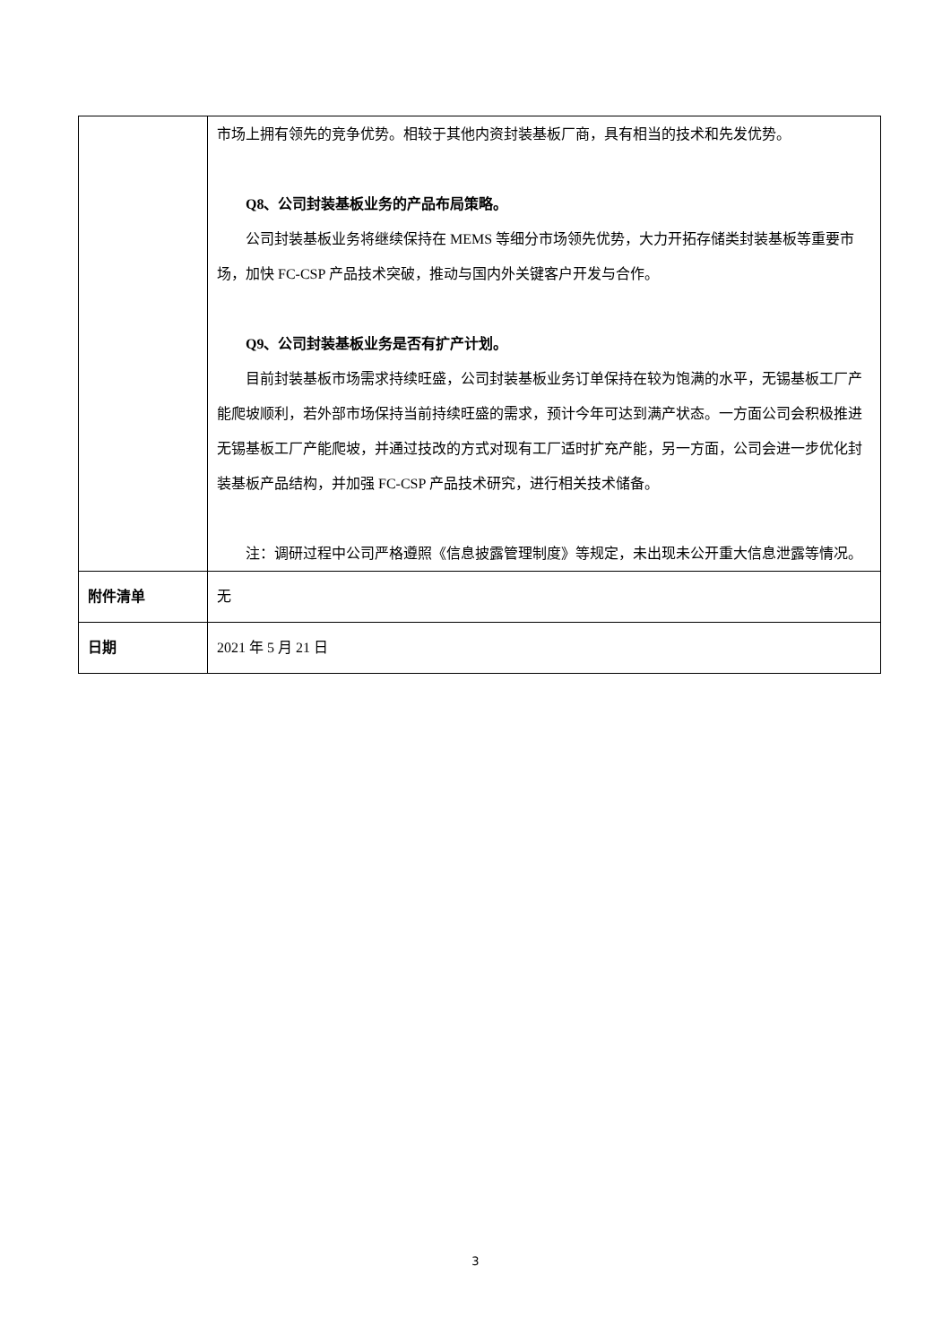| | 市场上拥有领先的竞争优势。相较于其他内资封装基板厂商，具有相当的技术和先发优势。 Q8、公司封装基板业务的产品布局策略。 公司封装基板业务将继续保持在 MEMS 等细分市场领先优势，大力开拓存储类封装基板等重要市场，加快 FC-CSP 产品技术突破，推动与国内外关键客户开发与合作。 Q9、公司封装基板业务是否有扩产计划。 目前封装基板市场需求持续旺盛，公司封装基板业务订单保持在较为饱满的水平，无锡基板工厂产能爬坡顺利，若外部市场保持当前持续旺盛的需求，预计今年可达到满产状态。一方面公司会积极推进无锡基板工厂产能爬坡，并通过技改的方式对现有工厂适时扩充产能，另一方面，公司会进一步优化封装基板产品结构，并加强 FC-CSP 产品技术研究，进行相关技术储备。 注：调研过程中公司严格遵照《信息披露管理制度》等规定，未出现未公开重大信息泄露等情况。 |
| 附件清单 | 无 |
| 日期 | 2021 年 5 月 21 日 |
3